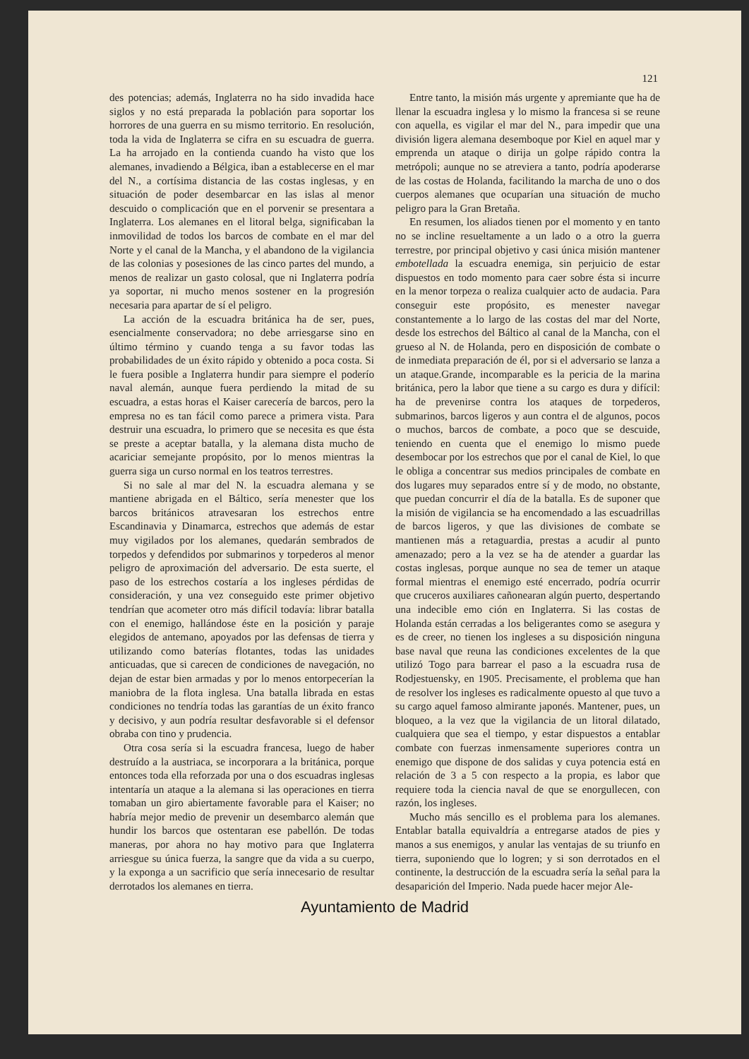121
des potencias; además, Inglaterra no ha sido invadida hace siglos y no está preparada la población para soportar los horrores de una guerra en su mismo territorio. En resolución, toda la vida de Inglaterra se cifra en su escuadra de guerra. La ha arrojado en la contienda cuando ha visto que los alemanes, invadiendo a Bélgica, iban a establecerse en el mar del N., a cortísima distancia de las costas inglesas, y en situación de poder desembarcar en las islas al menor descuido o complicación que en el porvenir se presentara a Inglaterra. Los alemanes en el litoral belga, significaban la inmovilidad de todos los barcos de combate en el mar del Norte y el canal de la Mancha, y el abandono de la vigilancia de las colonias y posesiones de las cinco partes del mundo, a menos de realizar un gasto colosal, que ni Inglaterra podría ya soportar, ni mucho menos sostener en la progresión necesaria para apartar de sí el peligro.
La acción de la escuadra británica ha de ser, pues, esencialmente conservadora; no debe arriesgarse sino en último término y cuando tenga a su favor todas las probabilidades de un éxito rápido y obtenido a poca costa. Si le fuera posible a Inglaterra hundir para siempre el poderío naval alemán, aunque fuera perdiendo la mitad de su escuadra, a estas horas el Kaiser carecería de barcos, pero la empresa no es tan fácil como parece a primera vista. Para destruir una escuadra, lo primero que se necesita es que ésta se preste a aceptar batalla, y la alemana dista mucho de acariciar semejante propósito, por lo menos mientras la guerra siga un curso normal en los teatros terrestres.
Si no sale al mar del N. la escuadra alemana y se mantiene abrigada en el Báltico, sería menester que los barcos británicos atravesaran los estrechos entre Escandinavia y Dinamarca, estrechos que además de estar muy vigilados por los alemanes, quedarán sembrados de torpedos y defendidos por submarinos y torpederos al menor peligro de aproximación del adversario. De esta suerte, el paso de los estrechos costaría a los ingleses pérdidas de consideración, y una vez conseguido este primer objetivo tendrían que acometer otro más difícil todavía: librar batalla con el enemigo, hallándose éste en la posición y paraje elegidos de antemano, apoyados por las defensas de tierra y utilizando como baterías flotantes, todas las unidades anticuadas, que si carecen de condiciones de navegación, no dejan de estar bien armadas y por lo menos entorpecerían la maniobra de la flota inglesa. Una batalla librada en estas condiciones no tendría todas las garantías de un éxito franco y decisivo, y aun podría resultar desfavorable si el defensor obraba con tino y prudencia.
Otra cosa sería si la escuadra francesa, luego de haber destruído a la austriaca, se incorporara a la británica, porque entonces toda ella reforzada por una o dos escuadras inglesas intentaría un ataque a la alemana si las operaciones en tierra tomaban un giro abiertamente favorable para el Kaiser; no habría mejor medio de prevenir un desembarco alemán que hundir los barcos que ostentaran ese pabellón. De todas maneras, por ahora no hay motivo para que Inglaterra arriesgue su única fuerza, la sangre que da vida a su cuerpo, y la exponga a un sacrificio que sería innecesario de resultar derrotados los alemanes en tierra.
Entre tanto, la misión más urgente y apremiante que ha de llenar la escuadra inglesa y lo mismo la francesa si se reune con aquella, es vigilar el mar del N., para impedir que una división ligera alemana desemboque por Kiel en aquel mar y emprenda un ataque o dirija un golpe rápido contra la metrópoli; aunque no se atreviera a tanto, podría apoderarse de las costas de Holanda, facilitando la marcha de uno o dos cuerpos alemanes que ocuparían una situación de mucho peligro para la Gran Bretaña.
En resumen, los aliados tienen por el momento y en tanto no se incline resueltamente a un lado o a otro la guerra terrestre, por principal objetivo y casi única misión mantener embotellada la escuadra enemiga, sin perjuicio de estar dispuestos en todo momento para caer sobre ésta si incurre en la menor torpeza o realiza cualquier acto de audacia. Para conseguir este propósito, es menester navegar constantemente a lo largo de las costas del mar del Norte, desde los estrechos del Báltico al canal de la Mancha, con el grueso al N. de Holanda, pero en disposición de combate o de inmediata preparación de él, por si el adversario se lanza a un ataque.Grande, incomparable es la pericia de la marina británica, pero la labor que tiene a su cargo es dura y difícil: ha de prevenirse contra los ataques de torpederos, submarinos, barcos ligeros y aun contra el de algunos, pocos o muchos, barcos de combate, a poco que se descuide, teniendo en cuenta que el enemigo lo mismo puede desembocar por los estrechos que por el canal de Kiel, lo que le obliga a concentrar sus medios principales de combate en dos lugares muy separados entre sí y de modo, no obstante, que puedan concurrir el día de la batalla. Es de suponer que la misión de vigilancia se ha encomendado a las escuadrillas de barcos ligeros, y que las divisiones de combate se mantienen más a retaguardia, prestas a acudir al punto amenazado; pero a la vez se ha de atender a guardar las costas inglesas, porque aunque no sea de temer un ataque formal mientras el enemigo esté encerrado, podría ocurrir que cruceros auxiliares cañonearan algún puerto, despertando una indecible emo ción en Inglaterra. Si las costas de Holanda están cerradas a los beligerantes como se asegura y es de creer, no tienen los ingleses a su disposición ninguna base naval que reuna las condiciones excelentes de la que utilizó Togo para barrear el paso a la escuadra rusa de Rodjestuensky, en 1905. Precisamente, el problema que han de resolver los ingleses es radicalmente opuesto al que tuvo a su cargo aquel famoso almirante japonés. Mantener, pues, un bloqueo, a la vez que la vigilancia de un litoral dilatado, cualquiera que sea el tiempo, y estar dispuestos a entablar combate con fuerzas inmensamente superiores contra un enemigo que dispone de dos salidas y cuya potencia está en relación de 3 a 5 con respecto a la propia, es labor que requiere toda la ciencia naval de que se enorgullecen, con razón, los ingleses.
Mucho más sencillo es el problema para los alemanes. Entablar batalla equivaldría a entregarse atados de pies y manos a sus enemigos, y anular las ventajas de su triunfo en tierra, suponiendo que lo logren; y si son derrotados en el continente, la destrucción de la escuadra sería la señal para la desaparición del Imperio. Nada puede hacer mejor Ale-
Ayuntamiento de Madrid